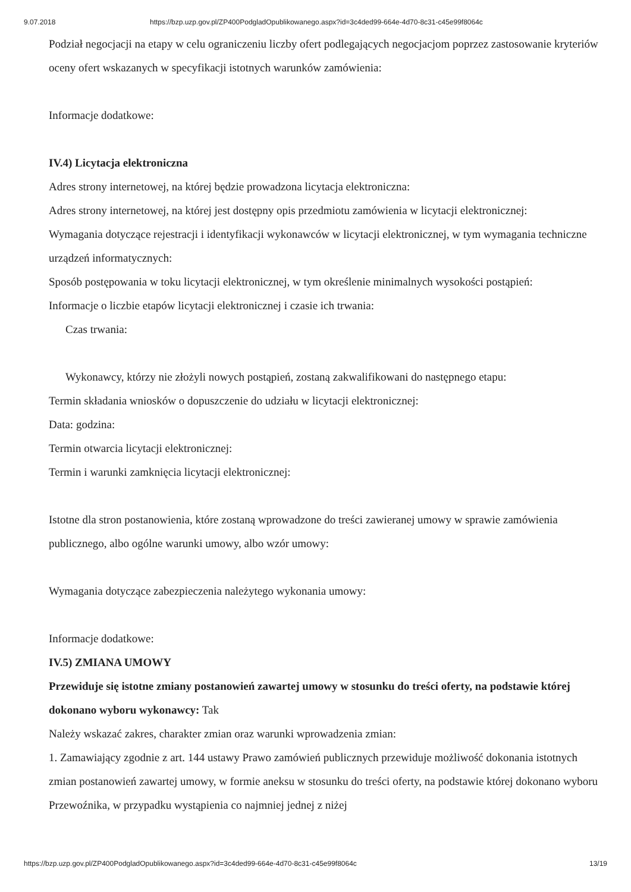9.07.2018 https://bzp.uzp.gov.pl/ZP400PodgladOpublikowanego.aspx?id=3c4ded99-664e-4d70-8c31-c45e99f8064c
Podział negocjacji na etapy w celu ograniczeniu liczby ofert podlegających negocjacjom poprzez zastosowanie kryteriów oceny ofert wskazanych w specyfikacji istotnych warunków zamówienia:
Informacje dodatkowe:
IV.4) Licytacja elektroniczna
Adres strony internetowej, na której będzie prowadzona licytacja elektroniczna:
Adres strony internetowej, na której jest dostępny opis przedmiotu zamówienia w licytacji elektronicznej:
Wymagania dotyczące rejestracji i identyfikacji wykonawców w licytacji elektronicznej, w tym wymagania techniczne urządzeń informatycznych:
Sposób postępowania w toku licytacji elektronicznej, w tym określenie minimalnych wysokości postąpień:
Informacje o liczbie etapów licytacji elektronicznej i czasie ich trwania:
Czas trwania:
Wykonawcy, którzy nie złożyli nowych postąpień, zostaną zakwalifikowani do następnego etapu:
Termin składania wniosków o dopuszczenie do udziału w licytacji elektronicznej:
Data: godzina:
Termin otwarcia licytacji elektronicznej:
Termin i warunki zamknięcia licytacji elektronicznej:
Istotne dla stron postanowienia, które zostaną wprowadzone do treści zawieranej umowy w sprawie zamówienia publicznego, albo ogólne warunki umowy, albo wzór umowy:
Wymagania dotyczące zabezpieczenia należytego wykonania umowy:
Informacje dodatkowe:
IV.5) ZMIANA UMOWY
Przewiduje się istotne zmiany postanowień zawartej umowy w stosunku do treści oferty, na podstawie której dokonano wyboru wykonawcy: Tak
Należy wskazać zakres, charakter zmian oraz warunki wprowadzenia zmian:
1. Zamawiający zgodnie z art. 144 ustawy Prawo zamówień publicznych przewiduje możliwość dokonania istotnych zmian postanowień zawartej umowy, w formie aneksu w stosunku do treści oferty, na podstawie której dokonano wyboru Przewoźnika, w przypadku wystąpienia co najmniej jednej z niżej
https://bzp.uzp.gov.pl/ZP400PodgladOpublikowanego.aspx?id=3c4ded99-664e-4d70-8c31-c45e99f8064c 13/19